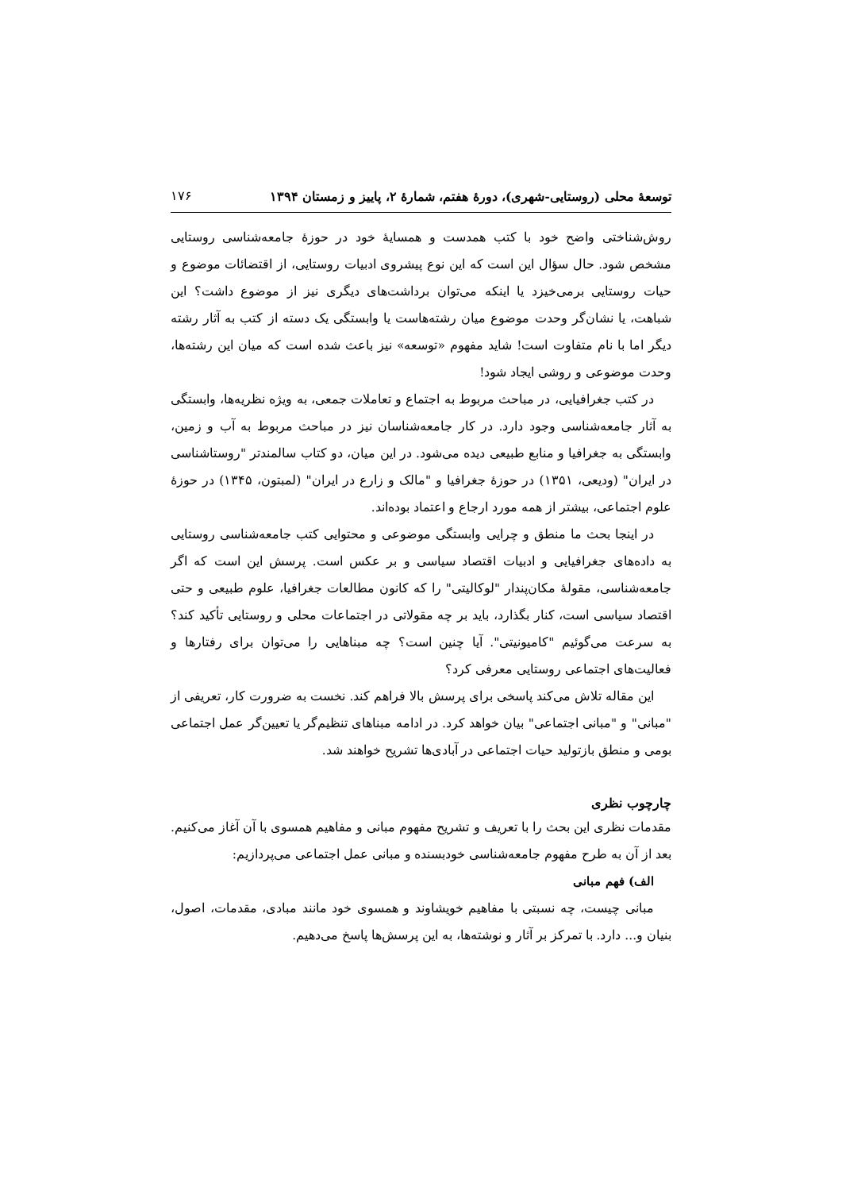توسعهٔ محلی (روستایی-شهری)، دورهٔ هفتم، شمارهٔ ۲، پاییز و زمستان ۱۳۹۴ ۱۷۶
روش‌شناختی واضح خود با کتب همدست و همسایهٔ خود در حوزهٔ جامعه‌شناسی روستایی مشخص شود. حال سؤال این است که این نوع پیشروی ادبیات روستایی، از اقتضائات موضوع و حیات روستایی برمی‌خیزد یا اینکه می‌توان برداشت‌های دیگری نیز از موضوع داشت؟ این شباهت، یا نشان‌گر وحدت موضوع میان رشته‌هاست یا وابستگی یک دسته از کتب به آثار رشته دیگر اما با نام متفاوت است! شاید مفهوم «توسعه» نیز باعث شده است که میان این رشته‌ها، وحدت موضوعی و روشی ایجاد شود!
در کتب جغرافیایی، در مباحث مربوط به اجتماع و تعاملات جمعی، به ویژه نظریه‌ها، وابستگی به آثار جامعه‌شناسی وجود دارد. در کار جامعه‌شناسان نیز در مباحث مربوط به آب و زمین، وابستگی به جغرافیا و منابع طبیعی دیده می‌شود. در این میان، دو کتاب سالمندتر "روستاشناسی در ایران" (ودیعی، ۱۳۵۱) در حوزهٔ جغرافیا و "مالک و زارع در ایران" (لمبتون، ۱۳۴۵) در حوزهٔ علوم اجتماعی، بیشتر از همه مورد ارجاع و اعتماد بوده‌اند.
در اینجا بحث ما منطق و چرایی وابستگی موضوعی و محتوایی کتب جامعه‌شناسی روستایی به داده‌های جغرافیایی و ادبیات اقتصاد سیاسی و بر عکس است. پرسش این است که اگر جامعه‌شناسی، مقولهٔ مکان‌پندار "لوکالیتی" را که کانون مطالعات جغرافیا، علوم طبیعی و حتی اقتصاد سیاسی است، کنار بگذارد، باید بر چه مقولاتی در اجتماعات محلی و روستایی تأکید کند؟ به سرعت می‌گوئیم "کامیونیتی". آیا چنین است؟ چه مبناهایی را می‌توان برای رفتارها و فعالیت‌های اجتماعی روستایی معرفی کرد؟
این مقاله تلاش می‌کند پاسخی برای پرسش بالا فراهم کند. نخست به ضرورت کار، تعریفی از "مبانی" و "مبانی اجتماعی" بیان خواهد کرد. در ادامه مبناهای تنظیم‌گر یا تعیین‌گر عمل اجتماعی بومی و منطق بازتولید حیات اجتماعی در آبادی‌ها تشریح خواهند شد.
چارچوب نظری
مقدمات نظری این بحث را با تعریف و تشریح مفهوم مبانی و مفاهیم همسوی با آن آغاز می‌کنیم. بعد از آن به طرح مفهوم جامعه‌شناسی خودبسنده و مبانی عمل اجتماعی می‌پردازیم:
الف) فهم مبانی
مبانی چیست، چه نسبتی با مفاهیم خویشاوند و همسوی خود مانند مبادی، مقدمات، اصول، بنیان و... دارد. با تمرکز بر آثار و نوشته‌ها، به این پرسش‌ها پاسخ می‌دهیم.